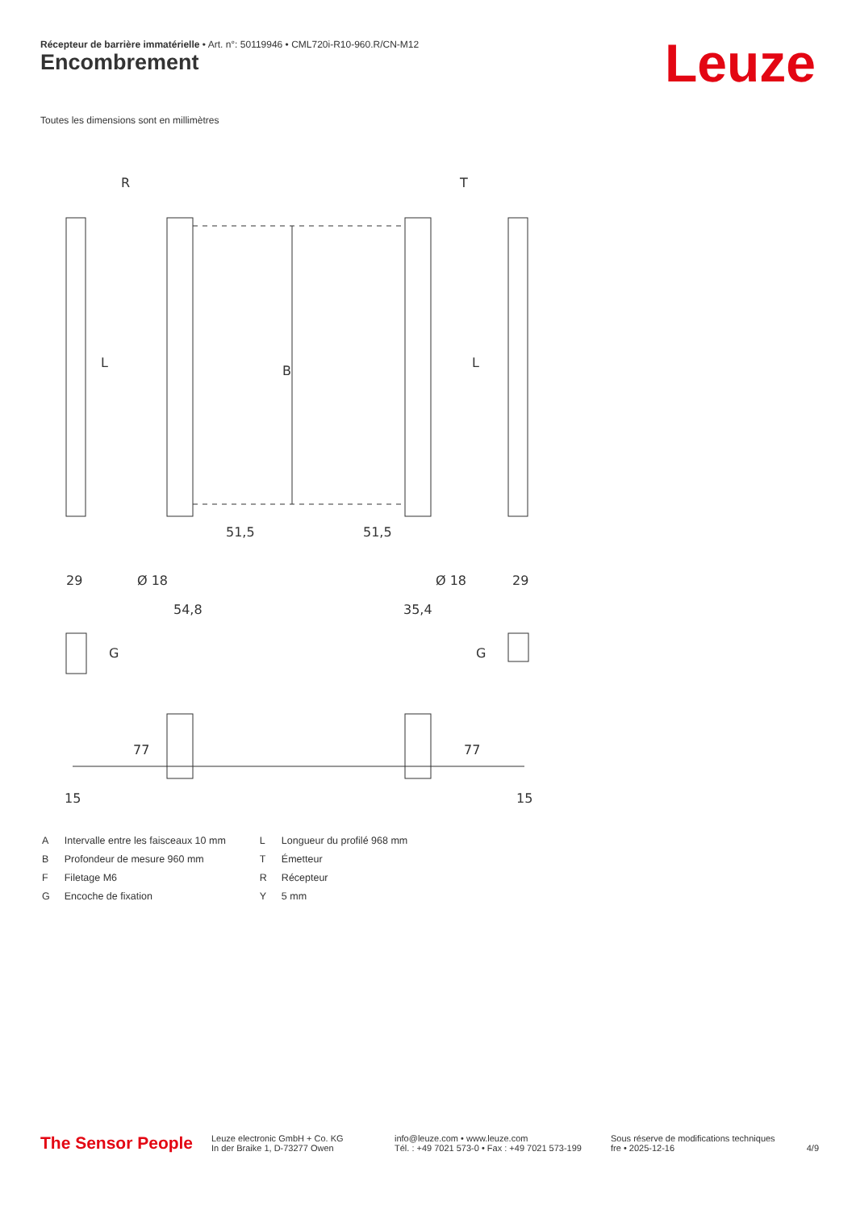Récepteur de barrière immatérielle • Art. n°: 50119946 • CML720i-R10-960.R/CN-M12
Encombrement Leuze
Toutes les dimensions sont en millimètres
R
T
B
L
L
51,5
51,5
29
Ø 18
54,8
35,4
Ø 18
29
G
G
77
77
15
15
| A | Intervalle entre les faisceaux 10 mm | L | Longueur du profilé 968 mm |
| B | Profondeur de mesure 960 mm | T | Émetteur |
| F | Filetage M6 | R | Récepteur |
| G | Encoche de fixation | Y | 5 mm |
The Sensor People
Leuze electronic GmbH + Co. KG
In der Braike 1, D-73277 Owen
info@leuze.com • www.leuze.com
Tél. : +49 7021 573-0 • Fax : +49 7021 573-199
Sous réserve de modifications techniques
fre • 2025-12-16
4/9